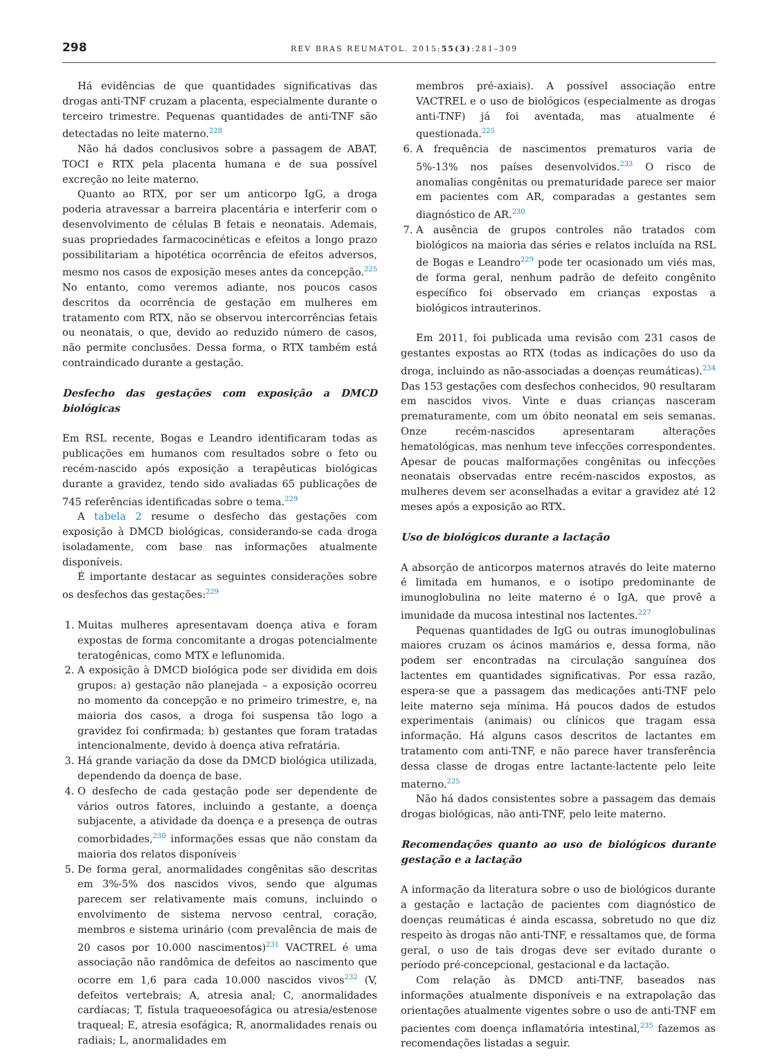298 REV BRAS REUMATOL. 2015;55(3):281–309
Há evidências de que quantidades significativas das drogas anti-TNF cruzam a placenta, especialmente durante o terceiro trimestre. Pequenas quantidades de anti-TNF são detectadas no leite materno.<sup>228</sup>
Não há dados conclusivos sobre a passagem de ABAT, TOCI e RTX pela placenta humana e de sua possível excreção no leite materno.
Quanto ao RTX, por ser um anticorpo IgG, a droga poderia atravessar a barreira placentária e interferir com o desenvolvimento de células B fetais e neonatais. Ademais, suas propriedades farmacocinéticas e efeitos a longo prazo possibilitariam a hipotética ocorrência de efeitos adversos, mesmo nos casos de exposição meses antes da concepção.<sup>225</sup> No entanto, como veremos adiante, nos poucos casos descritos da ocorrência de gestação em mulheres em tratamento com RTX, não se observou intercorrências fetais ou neonatais, o que, devido ao reduzido número de casos, não permite conclusões. Dessa forma, o RTX também está contraindicado durante a gestação.
Desfecho das gestações com exposição a DMCD biológicas
Em RSL recente, Bogas e Leandro identificaram todas as publicações em humanos com resultados sobre o feto ou recém-nascido após exposição a terapêuticas biológicas durante a gravidez, tendo sido avaliadas 65 publicações de 745 referências identificadas sobre o tema.<sup>229</sup>
A tabela 2 resume o desfecho das gestações com exposição à DMCD biológicas, considerando-se cada droga isoladamente, com base nas informações atualmente disponíveis.
É importante destacar as seguintes considerações sobre os desfechos das gestações:<sup>229</sup>
1. Muitas mulheres apresentavam doença ativa e foram expostas de forma concomitante a drogas potencialmente teratogênicas, como MTX e leflunomida.
2. A exposição à DMCD biológica pode ser dividida em dois grupos: a) gestação não planejada – a exposição ocorreu no momento da concepção e no primeiro trimestre, e, na maioria dos casos, a droga foi suspensa tão logo a gravidez foi confirmada; b) gestantes que foram tratadas intencionalmente, devido à doença ativa refratária.
3. Há grande variação da dose da DMCD biológica utilizada, dependendo da doença de base.
4. O desfecho de cada gestação pode ser dependente de vários outros fatores, incluindo a gestante, a doença subjacente, a atividade da doença e a presença de outras comorbidades,<sup>230</sup> informações essas que não constam da maioria dos relatos disponíveis
5. De forma geral, anormalidades congênitas são descritas em 3%-5% dos nascidos vivos, sendo que algumas parecem ser relativamente mais comuns, incluindo o envolvimento de sistema nervoso central, coração, membros e sistema urinário (com prevalência de mais de 20 casos por 10.000 nascimentos)<sup>231</sup> VACTREL é uma associação não randômica de defeitos ao nascimento que ocorre em 1,6 para cada 10.000 nascidos vivos<sup>232</sup> (V, defeitos vertebrais; A, atresia anal; C, anormalidades cardíacas; T, fístula traqueoesofágica ou atresia/estenose traqueal; E, atresia esofágica; R, anormalidades renais ou radiais; L, anormalidades em
membros pré-axiais). A possível associação entre VACTREL e o uso de biológicos (especialmente as drogas anti-TNF) já foi aventada, mas atualmente é questionada.<sup>225</sup>
6. A frequência de nascimentos prematuros varia de 5%-13% nos países desenvolvidos.<sup>233</sup> O risco de anomalias congênitas ou prematuridade parece ser maior em pacientes com AR, comparadas a gestantes sem diagnóstico de AR.<sup>230</sup>
7. A ausência de grupos controles não tratados com biológicos na maioria das séries e relatos incluída na RSL de Bogas e Leandro<sup>229</sup> pode ter ocasionado um viés mas, de forma geral, nenhum padrão de defeito congênito específico foi observado em crianças expostas a biológicos intrauterinos.
Em 2011, foi publicada uma revisão com 231 casos de gestantes expostas ao RTX (todas as indicações do uso da droga, incluindo as não-associadas a doenças reumáticas).<sup>234</sup> Das 153 gestações com desfechos conhecidos, 90 resultaram em nascidos vivos. Vinte e duas crianças nasceram prematuramente, com um óbito neonatal em seis semanas. Onze recém-nascidos apresentaram alterações hematológicas, mas nenhum teve infecções correspondentes. Apesar de poucas malformações congênitas ou infecções neonatais observadas entre recém-nascidos expostos, as mulheres devem ser aconselhadas a evitar a gravidez até 12 meses após a exposição ao RTX.
Uso de biológicos durante a lactação
A absorção de anticorpos maternos através do leite materno é limitada em humanos, e o isotipo predominante de imunoglobulina no leite materno é o IgA, que provê a imunidade da mucosa intestinal nos lactentes.<sup>227</sup>
Pequenas quantidades de IgG ou outras imunoglobulinas maiores cruzam os ácinos mamários e, dessa forma, não podem ser encontradas na circulação sanguínea dos lactentes em quantidades significativas. Por essa razão, espera-se que a passagem das medicações anti-TNF pelo leite materno seja mínima. Há poucos dados de estudos experimentais (animais) ou clínicos que tragam essa informação. Há alguns casos descritos de lactantes em tratamento com anti-TNF, e não parece haver transferência dessa classe de drogas entre lactante-lactente pelo leite materno.<sup>225</sup>
Não há dados consistentes sobre a passagem das demais drogas biológicas, não anti-TNF, pelo leite materno.
Recomendações quanto ao uso de biológicos durante gestação e a lactação
A informação da literatura sobre o uso de biológicos durante a gestação e lactação de pacientes com diagnóstico de doenças reumáticas é ainda escassa, sobretudo no que diz respeito às drogas não anti-TNF, e ressaltamos que, de forma geral, o uso de tais drogas deve ser evitado durante o período pré-concepcional, gestacional e da lactação.
Com relação às DMCD anti-TNF, baseados nas informações atualmente disponíveis e na extrapolação das orientações atualmente vigentes sobre o uso de anti-TNF em pacientes com doença inflamatória intestinal,<sup>235</sup> fazemos as recomendações listadas a seguir.